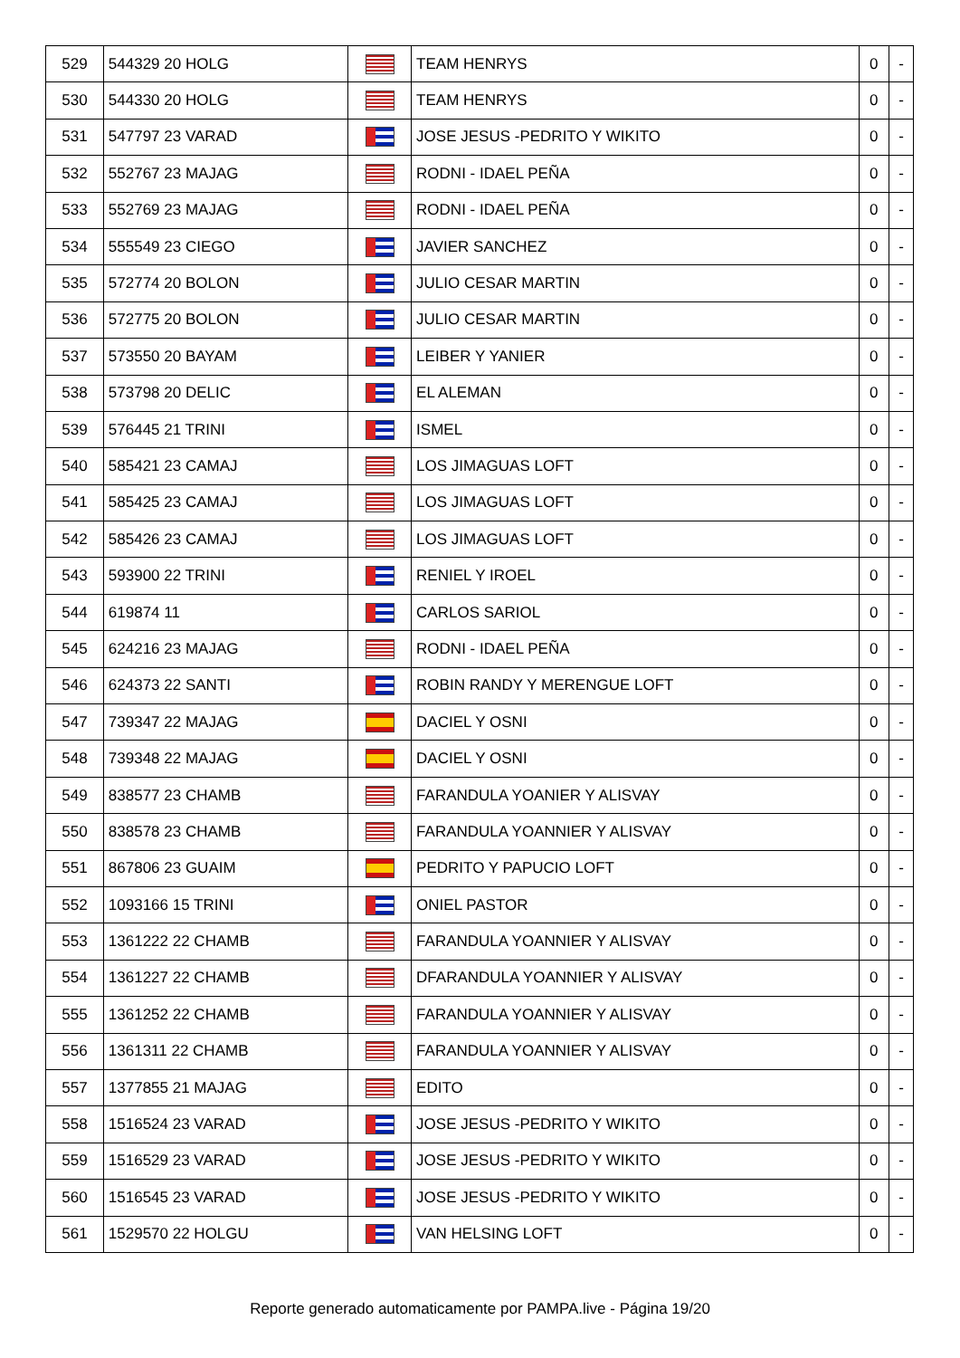| 529 | 544329 20 HOLG | | TEAM HENRYS | 0 | - |
| 530 | 544330 20 HOLG | | TEAM HENRYS | 0 | - |
| 531 | 547797 23 VARAD | | JOSE JESUS -PEDRITO Y WIKITO | 0 | - |
| 532 | 552767 23 MAJAG | | RODNI - IDAEL PEÑA | 0 | - |
| 533 | 552769 23 MAJAG | | RODNI - IDAEL PEÑA | 0 | - |
| 534 | 555549 23 CIEGO | | JAVIER SANCHEZ | 0 | - |
| 535 | 572774 20 BOLON | | JULIO CESAR MARTIN | 0 | - |
| 536 | 572775 20 BOLON | | JULIO CESAR MARTIN | 0 | - |
| 537 | 573550 20 BAYAM | | LEIBER Y YANIER | 0 | - |
| 538 | 573798 20 DELIC | | EL ALEMAN | 0 | - |
| 539 | 576445 21 TRINI | | ISMEL | 0 | - |
| 540 | 585421 23 CAMAJ | | LOS JIMAGUAS LOFT | 0 | - |
| 541 | 585425 23 CAMAJ | | LOS JIMAGUAS LOFT | 0 | - |
| 542 | 585426 23 CAMAJ | | LOS JIMAGUAS LOFT | 0 | - |
| 543 | 593900 22 TRINI | | RENIEL Y IROEL | 0 | - |
| 544 | 619874 11 | | CARLOS SARIOL | 0 | - |
| 545 | 624216 23 MAJAG | | RODNI - IDAEL PEÑA | 0 | - |
| 546 | 624373 22 SANTI | | ROBIN RANDY Y MERENGUE LOFT | 0 | - |
| 547 | 739347 22 MAJAG | | DACIEL Y OSNI | 0 | - |
| 548 | 739348 22 MAJAG | | DACIEL Y OSNI | 0 | - |
| 549 | 838577 23 CHAMB | | FARANDULA YOANIER Y ALISVAY | 0 | - |
| 550 | 838578 23 CHAMB | | FARANDULA YOANNIER Y ALISVAY | 0 | - |
| 551 | 867806 23 GUAIM | | PEDRITO Y PAPUCIO LOFT | 0 | - |
| 552 | 1093166 15 TRINI | | ONIEL PASTOR | 0 | - |
| 553 | 1361222 22 CHAMB | | FARANDULA YOANNIER Y ALISVAY | 0 | - |
| 554 | 1361227 22 CHAMB | | DFARANDULA YOANNIER Y ALISVAY | 0 | - |
| 555 | 1361252 22 CHAMB | | FARANDULA YOANNIER Y ALISVAY | 0 | - |
| 556 | 1361311 22 CHAMB | | FARANDULA YOANNIER Y ALISVAY | 0 | - |
| 557 | 1377855 21 MAJAG | | EDITO | 0 | - |
| 558 | 1516524 23 VARAD | | JOSE JESUS -PEDRITO Y WIKITO | 0 | - |
| 559 | 1516529 23 VARAD | | JOSE JESUS -PEDRITO Y WIKITO | 0 | - |
| 560 | 1516545 23 VARAD | | JOSE JESUS -PEDRITO Y WIKITO | 0 | - |
| 561 | 1529570 22 HOLGU | | VAN HELSING LOFT | 0 | - |
Reporte generado automaticamente por PAMPA.live - Página 19/20